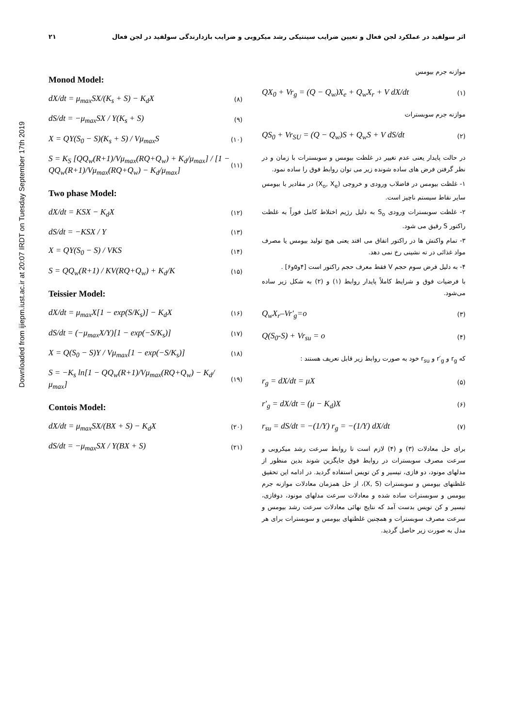Downloaded from ijiepm.iust.ac.ir at 20:07 IRDT on Tuesday September 17th 2019
۲۱ اثر سولفید در عملکرد لجن فعال و تعیین ضرایب سینتیکی رشد میکروبی و ضرایب بازدارندگی سولفید در لجن فعال
موازنه جرم بیومس
QX<sub>0</sub> + Vr<sub>g</sub> = (Q − Q<sub>w</sub>)X<sub>e</sub> + Q<sub>w</sub>X<sub>r</sub> + V dX/dt (۱)
موازنه جرم سوبسترات
QS<sub>0</sub> + Vr<sub>SU</sub> = (Q − Q<sub>w</sub>)S + Q<sub>w</sub>S + V dS/dt (۲)
در حالت پایدار یعنی عدم تغییر در غلظت بیومس و سوبسترات با زمان و در نظر گرفتن فرض های ساده شونده زیر می توان روابط فوق را ساده نمود.
۱- غلظت بیومس در فاضلاب ورودی و خروجی (X<sub>o</sub>, X<sub>e</sub>) در مقادیر با بیومس سایر نقاط سیستم ناچیز است.
۲- غلظت سوبسترات ورودی S<sub>o</sub> به دلیل رژیم اختلاط کامل فوراً به غلظت راکتور S رقیق می شود.
۳- تمام واکنش ها در راکتور اتفاق می افتد یعنی هیچ تولید بیومس یا مصرف مواد غذائی در ته نشینی رخ نمی دهد.
۴- به دلیل فرض سوم حجم V فقط معرف حجم راکتور است [۴و۵و۶] .
با فرضیات فوق و شرایط کاملاً پایدار روابط (۱) و (۲) به شکل زیر ساده می‌شود.
Q<sub>w</sub>X<sub>r</sub>–Vr′<sub>g</sub>=o (۳)
Q(S<sub>0</sub>-S) + Vr<sub>su</sub> = o (۴)
که r<sub>g</sub> و r′<sub>g</sub> و r<sub>su</sub> خود به صورت روابط زیر قابل تعریف هستند :
r<sub>g</sub> = dX/dt = μX (۵)
r'<sub>g</sub> = dX/dt = (μ − K<sub>d</sub>)X (۶)
r<sub>su</sub> = dS/dt = −(1/Y) r<sub>g</sub> = −(1/Y) dX/dt (۷)
برای حل معادلات (۳) و (۴) لازم است تا روابط سرعت رشد میکروبی و سرعت مصرف سوبسترات در روابط فوق جایگزین شوند بدین منظور از مدلهای مونود، دو فازی، تیسیر و کن تویس استفاده گردید. در ادامه این تحقیق غلظتهای بیومس و سوبسترات (X, S)، از حل همزمان معادلات موازنه جرم بیومس و سوبسترات ساده شده و معادلات سرعت مدلهای مونود، دوفازی، تیسیر و کن تویس بدست آمد که نتایج نهائی معادلات سرعت رشد بیومس و سرعت مصرف سوبسترات و همچنین غلظتهای بیومس و سوبسترات برای هر مدل به صورت زیر حاصل گردید.
Monod Model:
dX/dt = μ<sub>max</sub>SX/(K<sub>s</sub> + S) − K<sub>d</sub>X (۸)
dS/dt = −μ<sub>max</sub>SX / Y(K<sub>s</sub> + S) (۹)
X = QY(S<sub>0</sub> − S)(K<sub>s</sub> + S) / Vμ<sub>max</sub>S (۱۰)
S = K<sub>S</sub> [QQ<sub>w</sub>(R+1)/Vμ<sub>max</sub>(RQ+Q<sub>w</sub>) + K<sub>d</sub>/μ<sub>max</sub>] / [1 − QQ<sub>w</sub>(R+1)/Vμ<sub>max</sub>(RQ+Q<sub>w</sub>) − K<sub>d</sub>/μ<sub>max</sub>] (۱۱)
Two phase Model:
dX/dt = KSX − K<sub>d</sub>X (۱۲)
dS/dt = −KSX / Y (۱۳)
X = QY(S<sub>0</sub> − S) / VKS (۱۴)
S = QQ<sub>w</sub>(R+1) / KV(RQ+Q<sub>w</sub>) + K<sub>d</sub>/K (۱۵)
Teissier Model:
dX/dt = μ<sub>max</sub>X[1 − exp(S/K<sub>s</sub>)] − K<sub>d</sub>X (۱۶)
dS/dt = (−μ<sub>max</sub>X/Y)[1 − exp(−S/K<sub>s</sub>)] (۱۷)
X = Q(S<sub>0</sub> − S)Y / Vμ<sub>max</sub>[1 − exp(−S/K<sub>s</sub>)] (۱۸)
S = −K<sub>s</sub> ln[1 − QQ<sub>w</sub>(R+1)/Vμ<sub>max</sub>(RQ+Q<sub>w</sub>) − K<sub>d</sub>/μ<sub>max</sub>] (۱۹)
Contois Model:
dX/dt = μ<sub>max</sub>SX/(BX + S) − K<sub>d</sub>X (۲۰)
dS/dt = −μ<sub>max</sub>SX / Y(BX + S) (۲۱)